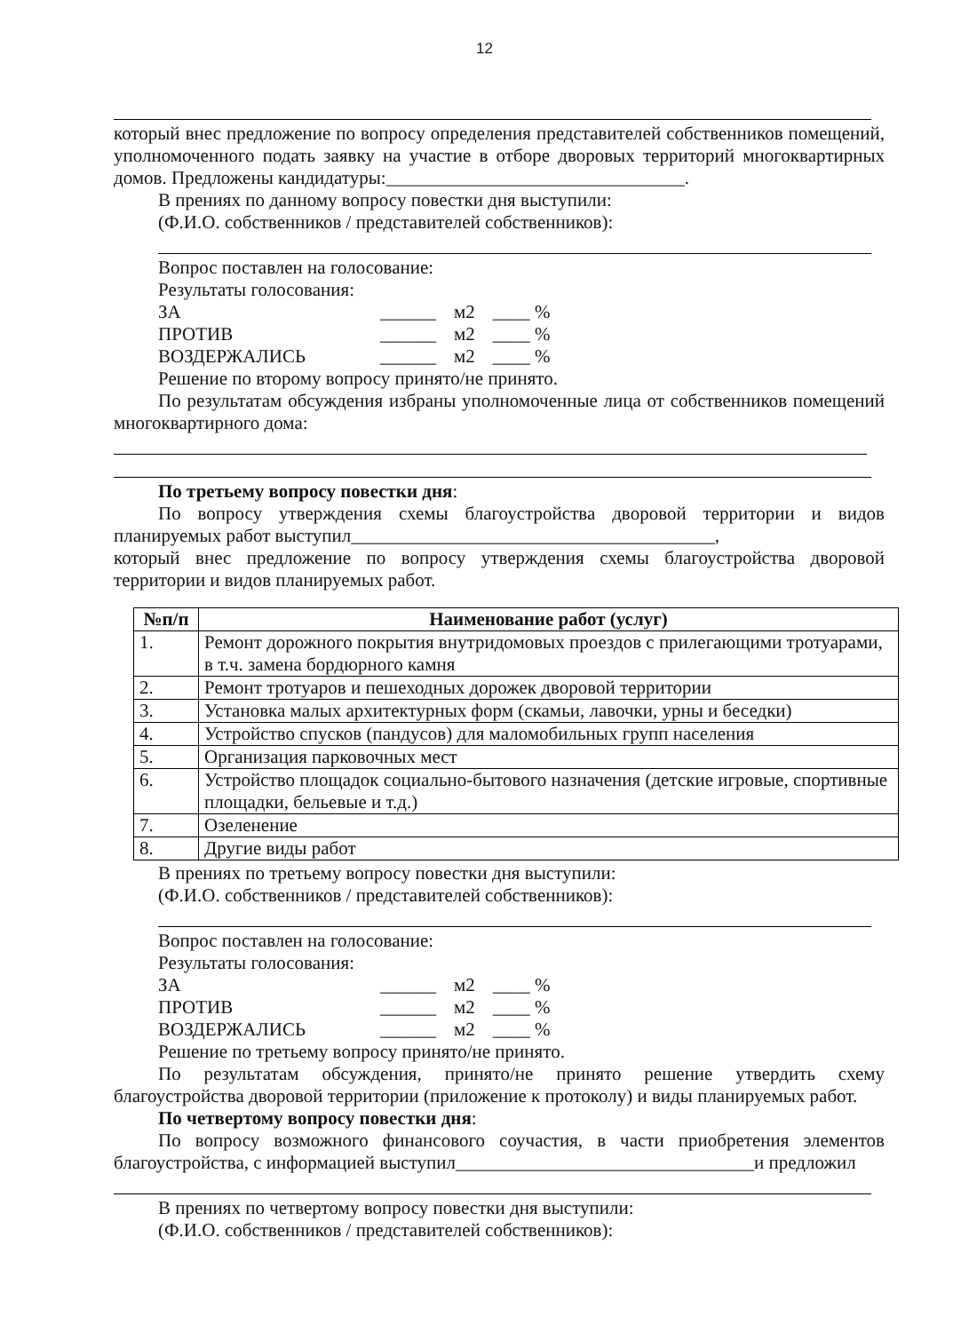12
который внес предложение по вопросу определения представителей собственников помещений, уполномоченного подать заявку на участие в отборе дворовых территорий многоквартирных домов. Предложены кандидатуры:________________________________.
В прениях по данному вопросу повестки дня выступили:
(Ф.И.О. собственников / представителей собственников):
Вопрос поставлен на голосование:
Результаты голосования:
| ЗА | ______ | м2 | ____ % |
| ПРОТИВ | ______ | м2 | ____ % |
| ВОЗДЕРЖАЛИСЬ | ______ | м2 | ____ % |
Решение по второму вопросу принято/не принято.
По результатам обсуждения избраны уполномоченные лица от собственников помещений многоквартирного дома:
По третьему вопросу повестки дня:
По вопросу утверждения схемы благоустройства дворовой территории и видов планируемых работ выступил_______________________________________,
который внес предложение по вопросу утверждения схемы благоустройства дворовой территории и видов планируемых работ.
| №п/п | Наименование работ (услуг) |
| --- | --- |
| 1. | Ремонт дорожного покрытия внутридомовых проездов с прилегающими тротуарами, в т.ч. замена бордюрного камня |
| 2. | Ремонт тротуаров и пешеходных дорожек дворовой территории |
| 3. | Установка малых архитектурных форм (скамьи, лавочки, урны и беседки) |
| 4. | Устройство спусков (пандусов) для маломобильных групп населения |
| 5. | Организация парковочных мест |
| 6. | Устройство площадок социально-бытового назначения (детские игровые, спортивные площадки, бельевые и т.д.) |
| 7. | Озеленение |
| 8. | Другие виды работ |
В прениях по третьему вопросу повестки дня выступили:
(Ф.И.О. собственников / представителей собственников):
Вопрос поставлен на голосование:
Результаты голосования:
| ЗА | ______ | м2 | ____ % |
| ПРОТИВ | ______ | м2 | ____ % |
| ВОЗДЕРЖАЛИСЬ | ______ | м2 | ____ % |
Решение по третьему вопросу принято/не принято.
По результатам обсуждения, принято/не принято решение утвердить схему благоустройства дворовой территории (приложение к протоколу) и виды планируемых работ.
По четвертому вопросу повестки дня:
По вопросу возможного финансового соучастия, в части приобретения элементов благоустройства, с информацией выступил________________________________и предложил
В прениях по четвертому вопросу повестки дня выступили:
(Ф.И.О. собственников / представителей собственников):